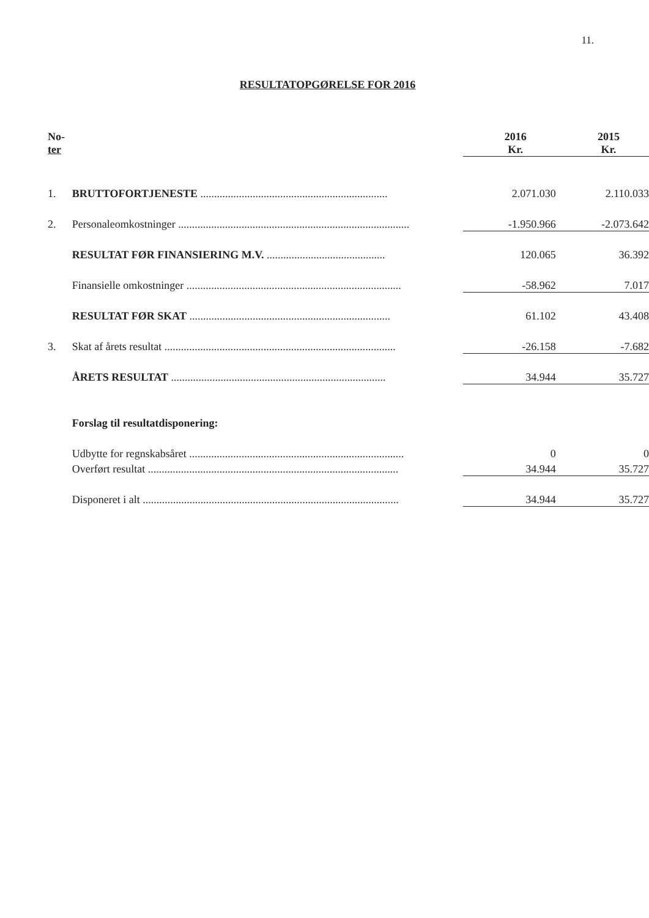11.
RESULTATOPGØRELSE FOR 2016
| No- ter | | 2016 Kr. | 2015 Kr. |
| --- | --- | --- | --- |
| 1. | BRUTTOFORTJENESTE .................................................................... | 2.071.030 | 2.110.033 |
| 2. | Personaleomkostninger .................................................................................... | -1.950.966 | -2.073.642 |
| | RESULTAT FØR FINANSIERING M.V. ........................................... | 120.065 | 36.392 |
| | Finansielle omkostninger .............................................................................. | -58.962 | 7.017 |
| | RESULTAT FØR SKAT ......................................................................... | 61.102 | 43.408 |
| 3. | Skat af årets resultat .................................................................................... | -26.158 | -7.682 |
| | ÅRETS RESULTAT .............................................................................. | 34.944 | 35.727 |
| | Forslag til resultatdisponering: | | |
| | Udbytte for regnskabsåret .............................................................................. | 0 | 0 |
| | Overført resultat ........................................................................................... | 34.944 | 35.727 |
| | Disponeret i alt ............................................................................................. | 34.944 | 35.727 |